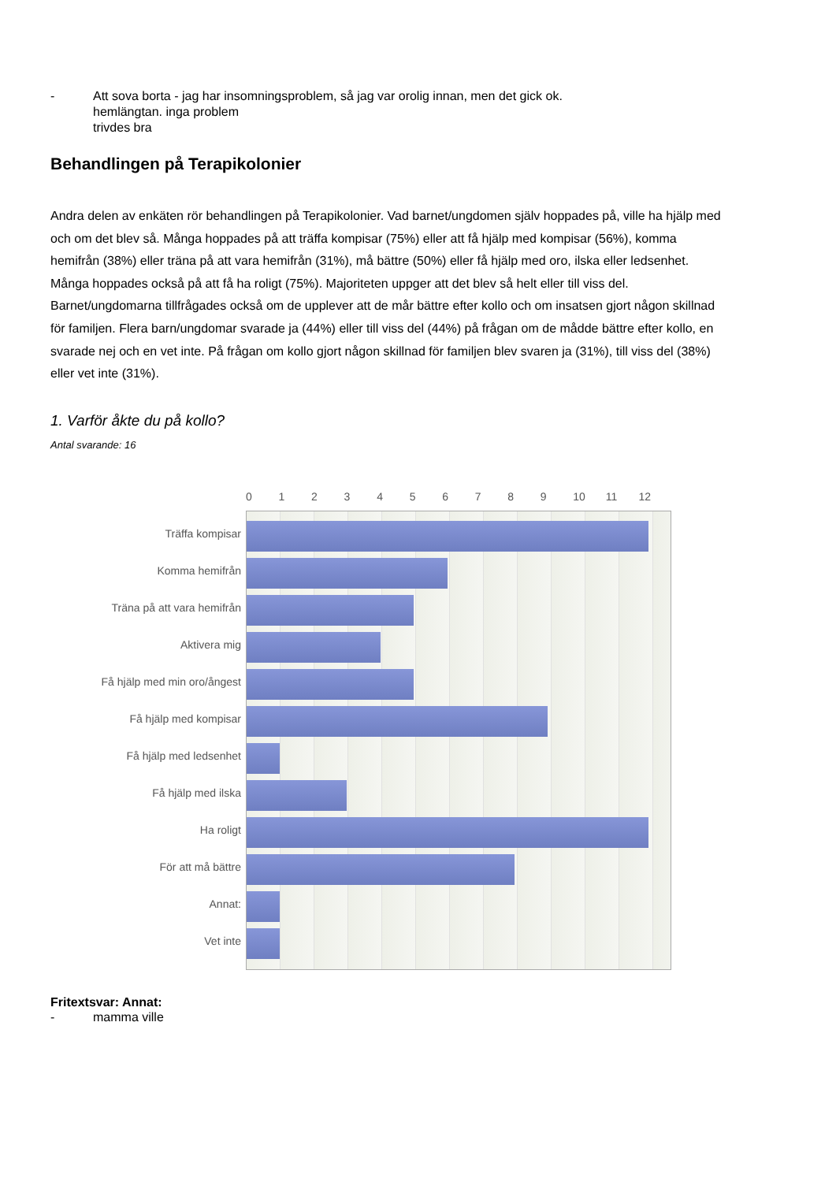- Att sova borta - jag har insomningsproblem, så jag var orolig innan, men det gick ok.
hemlängtan. inga problem
trivdes bra
Behandlingen på Terapikolonier
Andra delen av enkäten rör behandlingen på Terapikolonier. Vad barnet/ungdomen själv hoppades på, ville ha hjälp med och om det blev så. Många hoppades på att träffa kompisar (75%) eller att få hjälp med kompisar (56%), komma hemifrån (38%) eller träna på att vara hemifrån (31%), må bättre (50%) eller få hjälp med oro, ilska eller ledsenhet. Många hoppades också på att få ha roligt (75%). Majoriteten uppger att det blev så helt eller till viss del. Barnet/ungdomarna tillfrågades också om de upplever att de mår bättre efter kollo och om insatsen gjort någon skillnad för familjen. Flera barn/ungdomar svarade ja (44%) eller till viss del (44%) på frågan om de mådde bättre efter kollo, en svarade nej och en vet inte. På frågan om kollo gjort någon skillnad för familjen blev svaren ja (31%), till viss del (38%) eller vet inte (31%).
1. Varför åkte du på kollo?
Antal svarande: 16
Träffa kompisar
Komma hemifrån
Träna på att vara hemifrån
Aktivera mig
Få hjälp med min oro/ångest
Få hjälp med kompisar
Få hjälp med ledsenhet
Få hjälp med ilska
Ha roligt
För att må bättre
Annat:
Vet inte
0 1 2 3 4 5 6 7 8 9 10 11 12
Fritextsvar: Annat:
- mamma ville